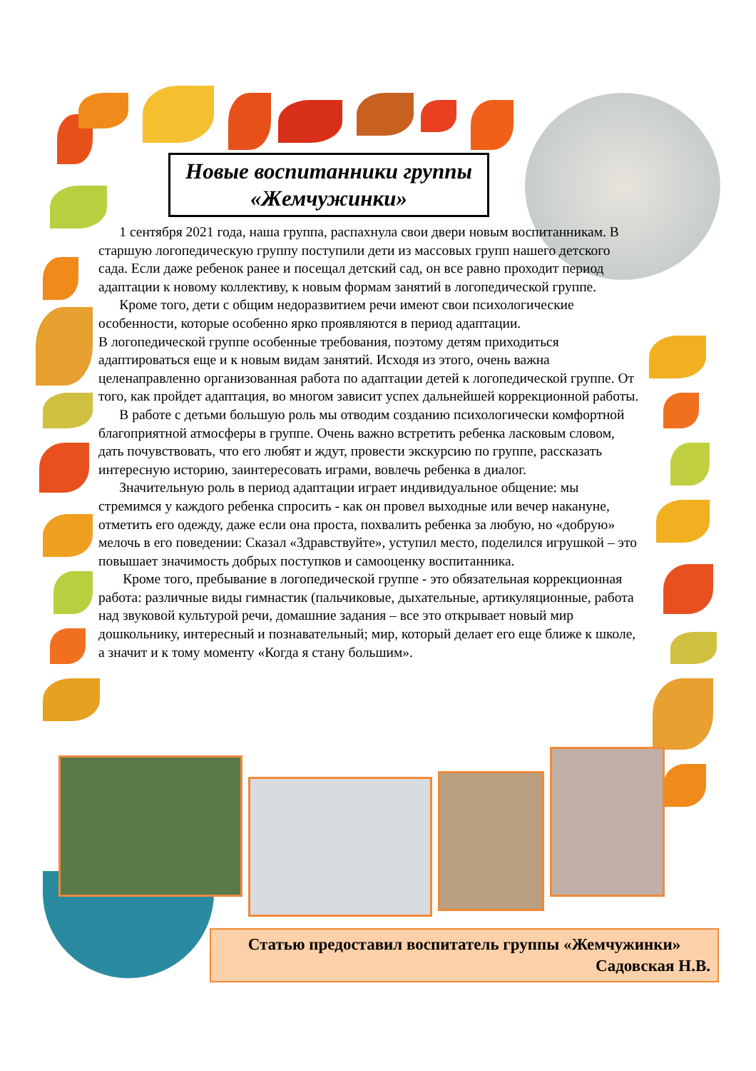Новые воспитанники группы «Жемчужинки»
1 сентября 2021 года, наша группа, распахнула свои двери новым воспитанникам. В старшую логопедическую группу поступили дети из массовых групп нашего детского сада. Если даже ребенок ранее и посещал детский сад, он все равно проходит период адаптации к новому коллективу, к новым формам занятий в логопедической группе.
Кроме того, дети с общим недоразвитием речи имеют свои психологические особенности, которые особенно ярко проявляются в период адаптации.
В логопедической группе особенные требования, поэтому детям приходиться адаптироваться еще и к новым видам занятий. Исходя из этого, очень важна целенаправленно организованная работа по адаптации детей к логопедической группе. От того, как пройдет адаптация, во многом зависит успех дальнейшей коррекционной работы.
В работе с детьми большую роль мы отводим созданию психологически комфортной благоприятной атмосферы в группе. Очень важно встретить ребенка ласковым словом, дать почувствовать, что его любят и ждут, провести экскурсию по группе, рассказать интересную историю, заинтересовать играми, вовлечь ребенка в диалог.
Значительную роль в период адаптации играет индивидуальное общение: мы стремимся у каждого ребенка спросить - как он провел выходные или вечер накануне, отметить его одежду, даже если она проста, похвалить ребенка за любую, но «добрую» мелочь в его поведении: Сказал «Здравствуйте», уступил место, поделился игрушкой – это повышает значимость добрых поступков и самооценку воспитанника.
Кроме того, пребывание в логопедической группе - это обязательная коррекционная работа: различные виды гимнастик (пальчиковые, дыхательные, артикуляционные, работа над звуковой культурой речи, домашние задания – все это открывает новый мир дошкольнику, интересный и познавательный; мир, который делает его еще ближе к школе, а значит и к тому моменту «Когда я стану большим».
Статью предоставил воспитатель группы «Жемчужинки»
Садовская Н.В.